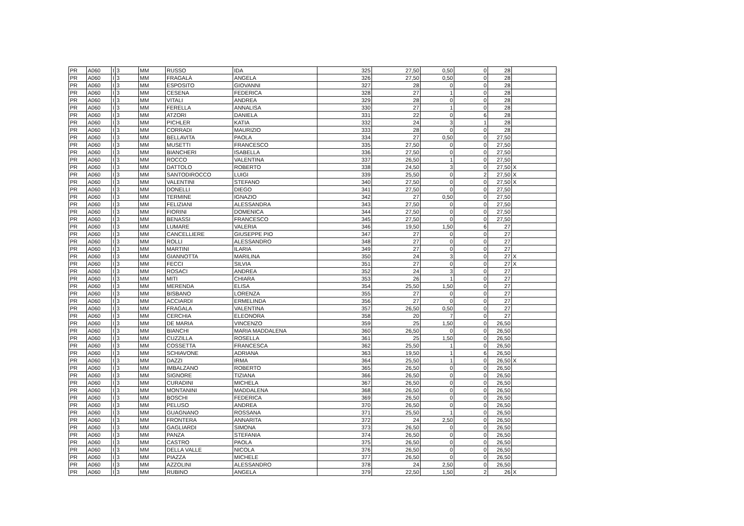| PR | A060 | I | 3 | MM | RUSSO | IDA | 325 | 27,50 | 0,50 | 0 | 28 | |
| PR | A060 | I | 3 | MM | FRAGALÀ | ANGELA | 326 | 27,50 | 0,50 | 0 | 28 | |
| PR | A060 | I | 3 | MM | ESPOSITO | GIOVANNI | 327 | 28 | 0 | 0 | 28 | |
| PR | A060 | I | 3 | MM | CESENA | FEDERICA | 328 | 27 | 1 | 0 | 28 | |
| PR | A060 | I | 3 | MM | VITALI | ANDREA | 329 | 28 | 0 | 0 | 28 | |
| PR | A060 | I | 3 | MM | FERELLA | ANNALISA | 330 | 27 | 1 | 0 | 28 | |
| PR | A060 | I | 3 | MM | ATZORI | DANIELA | 331 | 22 | 0 | 6 | 28 | |
| PR | A060 | I | 3 | MM | PICHLER | KATIA | 332 | 24 | 3 | 1 | 28 | |
| PR | A060 | I | 3 | MM | CORRADI | MAURIZIO | 333 | 28 | 0 | 0 | 28 | |
| PR | A060 | I | 3 | MM | BELLAVITA | PAOLA | 334 | 27 | 0,50 | 0 | 27,50 | |
| PR | A060 | I | 3 | MM | MUSETTI | FRANCESCO | 335 | 27,50 | 0 | 0 | 27,50 | |
| PR | A060 | I | 3 | MM | BIANCHERI | ISABELLA | 336 | 27,50 | 0 | 0 | 27,50 | |
| PR | A060 | I | 3 | MM | ROCCO | VALENTINA | 337 | 26,50 | 1 | 0 | 27,50 | |
| PR | A060 | I | 3 | MM | DATTOLO | ROBERTO | 338 | 24,50 | 3 | 0 | 27,50 | X |
| PR | A060 | I | 3 | MM | SANTODIROCCO | LUIGI | 339 | 25,50 | 0 | 2 | 27,50 | X |
| PR | A060 | I | 3 | MM | VALENTINI | STEFANO | 340 | 27,50 | 0 | 0 | 27,50 | X |
| PR | A060 | I | 3 | MM | DONELLI | DIEGO | 341 | 27,50 | 0 | 0 | 27,50 | |
| PR | A060 | I | 3 | MM | TERMINE | IGNAZIO | 342 | 27 | 0,50 | 0 | 27,50 | |
| PR | A060 | I | 3 | MM | FELIZIANI | ALESSANDRA | 343 | 27,50 | 0 | 0 | 27,50 | |
| PR | A060 | I | 3 | MM | FIORINI | DOMENICA | 344 | 27,50 | 0 | 0 | 27,50 | |
| PR | A060 | I | 3 | MM | BENASSI | FRANCESCO | 345 | 27,50 | 0 | 0 | 27,50 | |
| PR | A060 | I | 3 | MM | LUMARE | VALERIA | 346 | 19,50 | 1,50 | 6 | 27 | |
| PR | A060 | I | 3 | MM | CANCELLIERE | GIUSEPPE PIO | 347 | 27 | 0 | 0 | 27 | |
| PR | A060 | I | 3 | MM | ROLLI | ALESSANDRO | 348 | 27 | 0 | 0 | 27 | |
| PR | A060 | I | 3 | MM | MARTINI | ILARIA | 349 | 27 | 0 | 0 | 27 | |
| PR | A060 | I | 3 | MM | GIANNOTTA | MARILINA | 350 | 24 | 3 | 0 | 27 | X |
| PR | A060 | I | 3 | MM | FECCI | SILVIA | 351 | 27 | 0 | 0 | 27 | X |
| PR | A060 | I | 3 | MM | ROSACI | ANDREA | 352 | 24 | 3 | 0 | 27 | |
| PR | A060 | I | 3 | MM | MITI | CHIARA | 353 | 26 | 1 | 0 | 27 | |
| PR | A060 | I | 3 | MM | MERENDA | ELISA | 354 | 25,50 | 1,50 | 0 | 27 | |
| PR | A060 | I | 3 | MM | BISBANO | LORENZA | 355 | 27 | 0 | 0 | 27 | |
| PR | A060 | I | 3 | MM | ACCIARDI | ERMELINDA | 356 | 27 | 0 | 0 | 27 | |
| PR | A060 | I | 3 | MM | FRAGALA | VALENTINA | 357 | 26,50 | 0,50 | 0 | 27 | |
| PR | A060 | I | 3 | MM | CERCHIA | ELEONORA | 358 | 20 | 7 | 0 | 27 | |
| PR | A060 | I | 3 | MM | DE MARIA | VINCENZO | 359 | 25 | 1,50 | 0 | 26,50 | |
| PR | A060 | I | 3 | MM | BIANCHI | MARIA MADDALENA | 360 | 26,50 | 0 | 0 | 26,50 | |
| PR | A060 | I | 3 | MM | CUZZILLA | ROSELLA | 361 | 25 | 1,50 | 0 | 26,50 | |
| PR | A060 | I | 3 | MM | COSSETTA | FRANCESCA | 362 | 25,50 | 1 | 0 | 26,50 | |
| PR | A060 | I | 3 | MM | SCHIAVONE | ADRIANA | 363 | 19,50 | 1 | 6 | 26,50 | |
| PR | A060 | I | 3 | MM | DAZZI | IRMA | 364 | 25,50 | 1 | 0 | 26,50 | X |
| PR | A060 | I | 3 | MM | IMBALZANO | ROBERTO | 365 | 26,50 | 0 | 0 | 26,50 | |
| PR | A060 | I | 3 | MM | SIGNORE | TIZIANA | 366 | 26,50 | 0 | 0 | 26,50 | |
| PR | A060 | I | 3 | MM | CURADINI | MICHELA | 367 | 26,50 | 0 | 0 | 26,50 | |
| PR | A060 | I | 3 | MM | MONTANINI | MADDALENA | 368 | 26,50 | 0 | 0 | 26,50 | |
| PR | A060 | I | 3 | MM | BOSCHI | FEDERICA | 369 | 26,50 | 0 | 0 | 26,50 | |
| PR | A060 | I | 3 | MM | PELUSO | ANDREA | 370 | 26,50 | 0 | 0 | 26,50 | |
| PR | A060 | I | 3 | MM | GUAGNANO | ROSSANA | 371 | 25,50 | 1 | 0 | 26,50 | |
| PR | A060 | I | 3 | MM | FRONTERA | ANNARITA | 372 | 24 | 2,50 | 0 | 26,50 | |
| PR | A060 | I | 3 | MM | GAGLIARDI | SIMONA | 373 | 26,50 | 0 | 0 | 26,50 | |
| PR | A060 | I | 3 | MM | PANZA | STEFANIA | 374 | 26,50 | 0 | 0 | 26,50 | |
| PR | A060 | I | 3 | MM | CASTRO | PAOLA | 375 | 26,50 | 0 | 0 | 26,50 | |
| PR | A060 | I | 3 | MM | DELLA VALLE | NICOLA | 376 | 26,50 | 0 | 0 | 26,50 | |
| PR | A060 | I | 3 | MM | PIAZZA | MICHELE | 377 | 26,50 | 0 | 0 | 26,50 | |
| PR | A060 | I | 3 | MM | AZZOLINI | ALESSANDRO | 378 | 24 | 2,50 | 0 | 26,50 | |
| PR | A060 | I | 3 | MM | RUBINO | ANGELA | 379 | 22,50 | 1,50 | 2 | 26 | X |